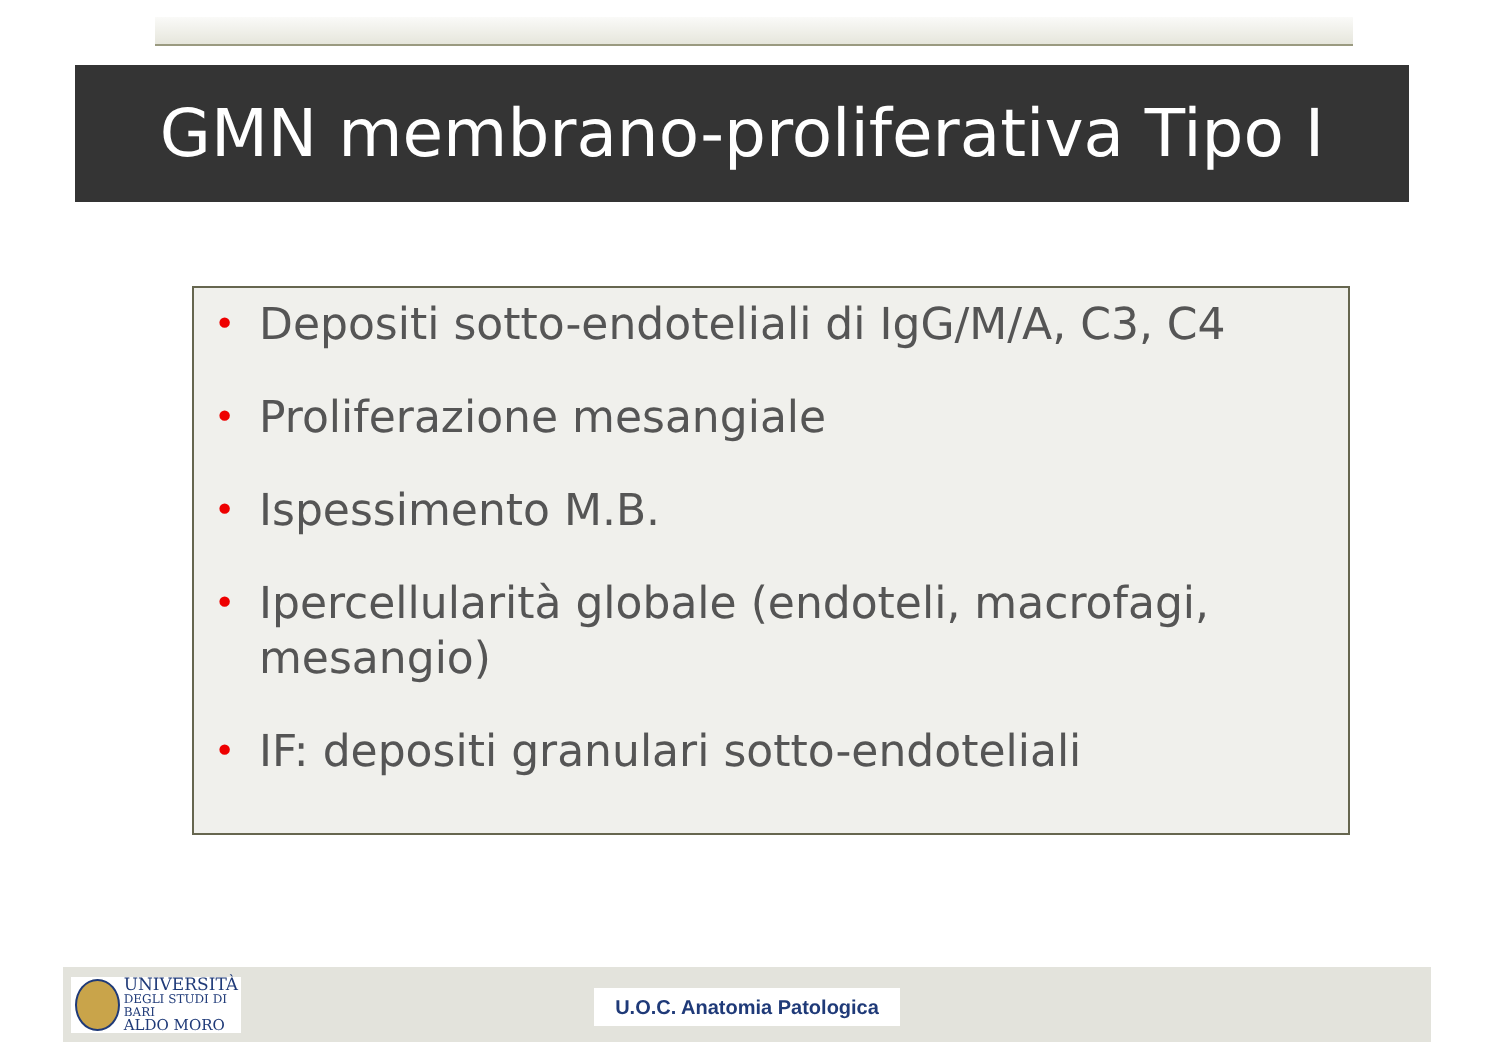GMN membrano-proliferativa Tipo I
• Depositi sotto-endoteliali di IgG/M/A, C3, C4
• Proliferazione mesangiale
• Ispessimento M.B.
• Ipercellularità globale (endoteli, macrofagi, mesangio)
• IF: depositi granulari sotto-endoteliali
UNIVERSITÀ
DEGLI STUDI DI BARI
ALDO MORO
U.O.C. Anatomia Patologica